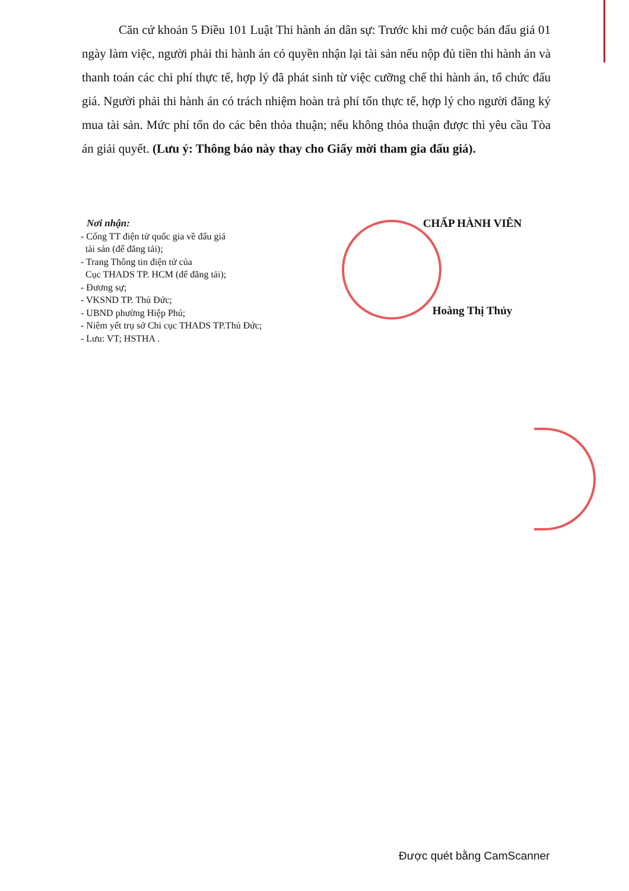Căn cứ khoản 5 Điều 101 Luật Thi hành án dân sự: Trước khi mở cuộc bán đấu giá 01 ngày làm việc, người phải thi hành án có quyền nhận lại tài sản nếu nộp đủ tiền thi hành án và thanh toán các chi phí thực tế, hợp lý đã phát sinh từ việc cưỡng chế thi hành án, tổ chức đấu giá. Người phải thi hành án có trách nhiệm hoàn trả phí tổn thực tế, hợp lý cho người đăng ký mua tài sản. Mức phí tổn do các bên thỏa thuận; nếu không thỏa thuận được thì yêu cầu Tòa án giải quyết. (Lưu ý: Thông báo này thay cho Giấy mời tham gia đấu giá).
Nơi nhận:
- Cổng TT điện tử quốc gia về đấu giá
tài sản (để đăng tải);
- Trang Thông tin điện tử của
Cục THADS TP. HCM (để đăng tải);
- Đương sự;
- VKSND TP. Thủ Đức;
- UBND phường Hiệp Phú;
- Niêm yết trụ sở Chi cục THADS TP.Thủ Đức;
- Lưu: VT; HSTHA .
CHẤP HÀNH VIÊN
Hoàng Thị Thủy
Được quét bằng CamScanner